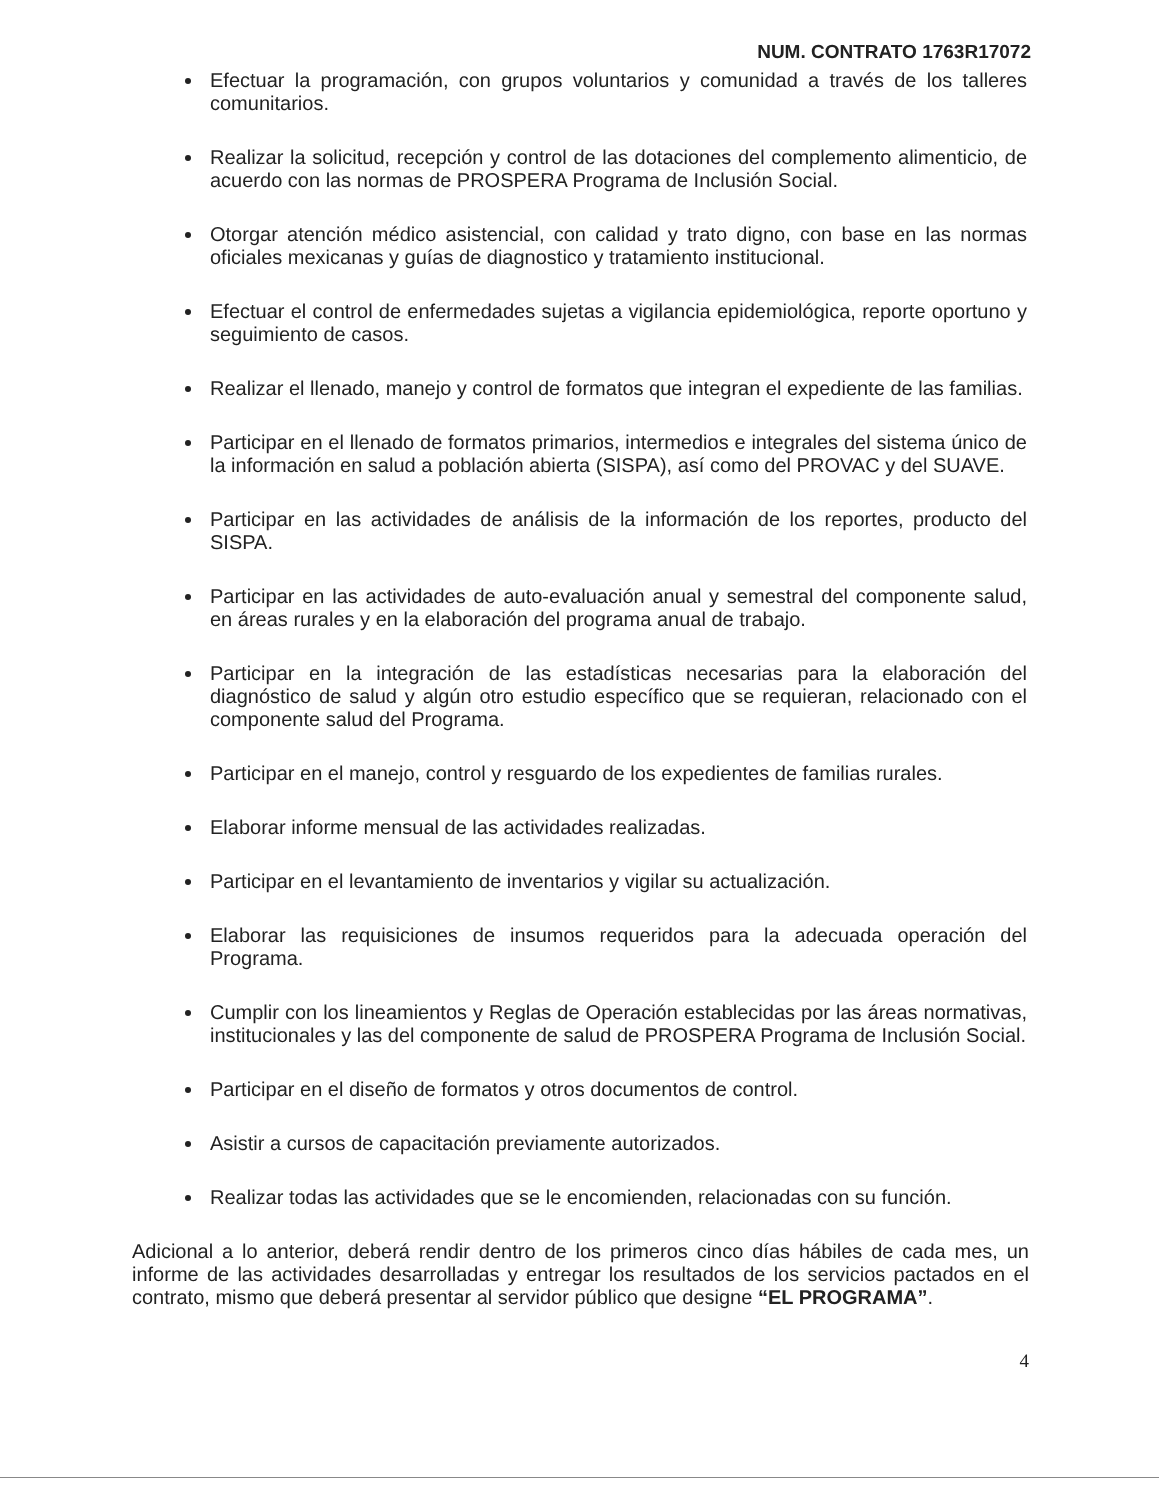NUM. CONTRATO 1763R17072
Efectuar la programación, con grupos voluntarios y comunidad a través de los talleres comunitarios.
Realizar la solicitud, recepción y control de las dotaciones del complemento alimenticio, de acuerdo con las normas de PROSPERA Programa de Inclusión Social.
Otorgar atención médico asistencial, con calidad y trato digno, con base en las normas oficiales mexicanas y guías de diagnostico y tratamiento institucional.
Efectuar el control de enfermedades sujetas a vigilancia epidemiológica, reporte oportuno y seguimiento de casos.
Realizar el llenado, manejo y control de formatos que integran el expediente de las familias.
Participar en el llenado de formatos primarios, intermedios e integrales del sistema único de la información en salud a población abierta (SISPA), así como del PROVAC y del SUAVE.
Participar en las actividades de análisis de la información de los reportes, producto del SISPA.
Participar en las actividades de auto-evaluación anual y semestral del componente salud, en áreas rurales y en la elaboración del programa anual de trabajo.
Participar en la integración de las estadísticas necesarias para la elaboración del diagnóstico de salud y algún otro estudio específico que se requieran, relacionado con el componente salud del Programa.
Participar en el manejo, control y resguardo de los expedientes de familias rurales.
Elaborar informe mensual de las actividades realizadas.
Participar en el levantamiento de inventarios y vigilar su actualización.
Elaborar las requisiciones de insumos requeridos para la adecuada operación del Programa.
Cumplir con los lineamientos y Reglas de Operación establecidas por las áreas normativas, institucionales y las del componente de salud de PROSPERA Programa de Inclusión Social.
Participar en el diseño de formatos y otros documentos de control.
Asistir a cursos de capacitación previamente autorizados.
Realizar todas las actividades que se le encomienden, relacionadas con su función.
Adicional a lo anterior, deberá rendir dentro de los primeros cinco días hábiles de cada mes, un informe de las actividades desarrolladas y entregar los resultados de los servicios pactados en el contrato, mismo que deberá presentar al servidor público que designe “EL PROGRAMA”.
4